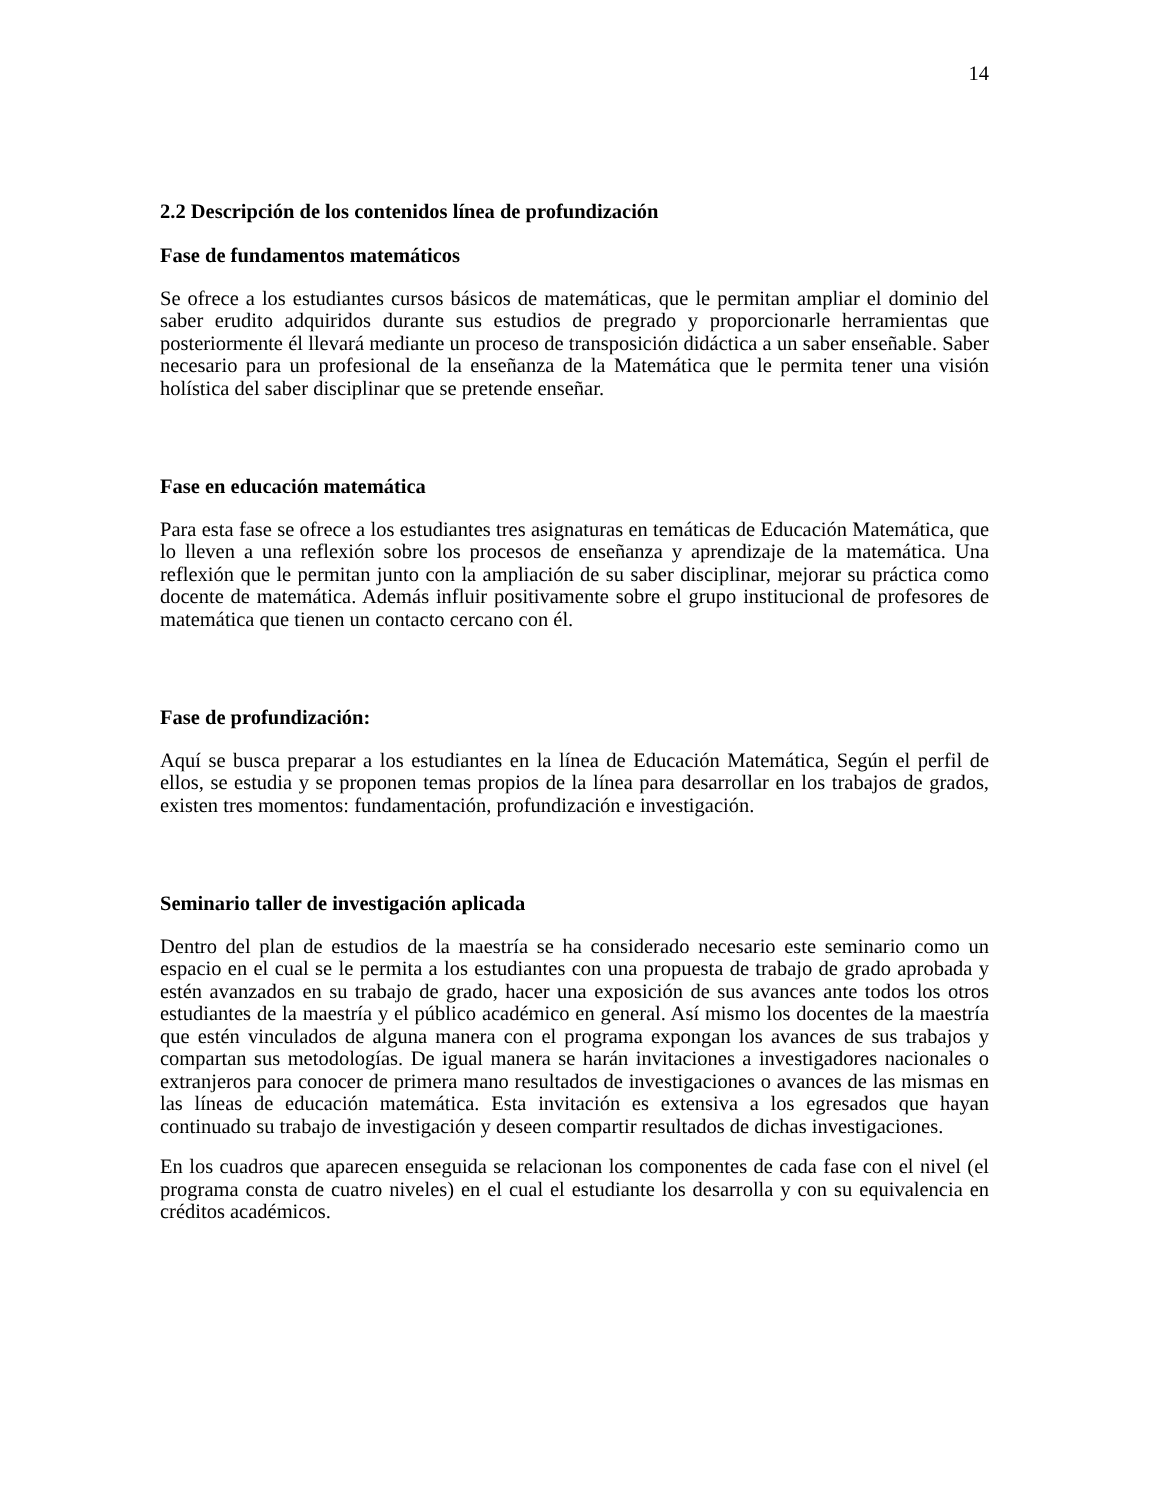14
2.2 Descripción de los contenidos línea de profundización
Fase de fundamentos matemáticos
Se ofrece a los estudiantes cursos básicos de matemáticas, que le permitan ampliar el dominio del saber erudito adquiridos durante sus estudios de pregrado y proporcionarle herramientas que posteriormente él llevará mediante un proceso de transposición didáctica a un saber enseñable. Saber necesario para un profesional de la enseñanza de la Matemática que le permita tener una visión holística del saber disciplinar que se pretende enseñar.
Fase en educación matemática
Para esta fase se ofrece a los estudiantes tres asignaturas en temáticas de Educación Matemática, que lo lleven a una reflexión sobre los procesos de enseñanza y aprendizaje de la matemática. Una reflexión que le permitan junto con la ampliación de su saber disciplinar, mejorar su práctica como docente de matemática. Además influir positivamente sobre el grupo institucional de profesores de matemática que tienen un contacto cercano con él.
Fase de profundización:
Aquí se busca preparar a los estudiantes en la línea de Educación Matemática, Según el perfil de ellos, se estudia y se proponen temas propios de la línea para desarrollar en los trabajos de grados, existen tres momentos: fundamentación, profundización e investigación.
Seminario taller de investigación aplicada
Dentro del plan de estudios de la maestría se ha considerado necesario este seminario como un espacio en el cual se le permita a los estudiantes con una propuesta de trabajo de grado aprobada y estén avanzados en su trabajo de grado, hacer una exposición de sus avances ante todos los otros estudiantes de la maestría y el público académico en general. Así mismo los docentes de la maestría que estén vinculados de alguna manera con el programa expongan los avances de sus trabajos y compartan sus metodologías. De igual manera se harán invitaciones a investigadores nacionales o extranjeros para conocer de primera mano resultados de investigaciones o avances de las mismas en las líneas de educación matemática. Esta invitación es extensiva a los egresados que hayan continuado su trabajo de investigación y deseen compartir resultados de dichas investigaciones.
En los cuadros que aparecen enseguida se relacionan los componentes de cada fase con el nivel (el programa consta de cuatro niveles) en el cual el estudiante los desarrolla y con su equivalencia en créditos académicos.